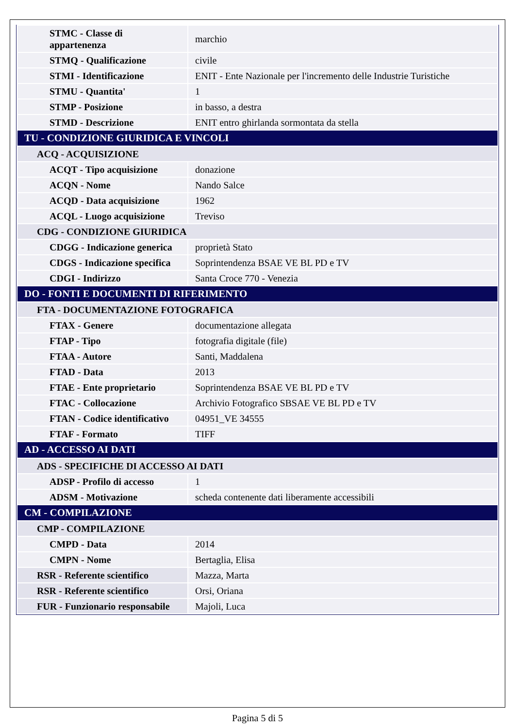| STMC - Classe di appartenenza | marchio |
| STMQ - Qualificazione | civile |
| STMI - Identificazione | ENIT - Ente Nazionale per l'incremento delle Industrie Turistiche |
| STMU - Quantita' | 1 |
| STMP - Posizione | in basso, a destra |
| STMD - Descrizione | ENIT entro ghirlanda sormontata da stella |
| TU - CONDIZIONE GIURIDICA E VINCOLI | |
| ACQ - ACQUISIZIONE | |
| ACQT - Tipo acquisizione | donazione |
| ACQN - Nome | Nando Salce |
| ACQD - Data acquisizione | 1962 |
| ACQL - Luogo acquisizione | Treviso |
| CDG - CONDIZIONE GIURIDICA | |
| CDGG - Indicazione generica | proprietà Stato |
| CDGS - Indicazione specifica | Soprintendenza BSAE VE BL PD e TV |
| CDGI - Indirizzo | Santa Croce 770 - Venezia |
| DO - FONTI E DOCUMENTI DI RIFERIMENTO | |
| FTA - DOCUMENTAZIONE FOTOGRAFICA | |
| FTAX - Genere | documentazione allegata |
| FTAP - Tipo | fotografia digitale (file) |
| FTAA - Autore | Santi, Maddalena |
| FTAD - Data | 2013 |
| FTAE - Ente proprietario | Soprintendenza BSAE VE BL PD e TV |
| FTAC - Collocazione | Archivio Fotografico SBSAE VE BL PD e TV |
| FTAN - Codice identificativo | 04951_VE 34555 |
| FTAF - Formato | TIFF |
| AD - ACCESSO AI DATI | |
| ADS - SPECIFICHE DI ACCESSO AI DATI | |
| ADSP - Profilo di accesso | 1 |
| ADSM - Motivazione | scheda contenente dati liberamente accessibili |
| CM - COMPILAZIONE | |
| CMP - COMPILAZIONE | |
| CMPD - Data | 2014 |
| CMPN - Nome | Bertaglia, Elisa |
| RSR - Referente scientifico | Mazza, Marta |
| RSR - Referente scientifico | Orsi, Oriana |
| FUR - Funzionario responsabile | Majoli, Luca |
Pagina 5 di 5